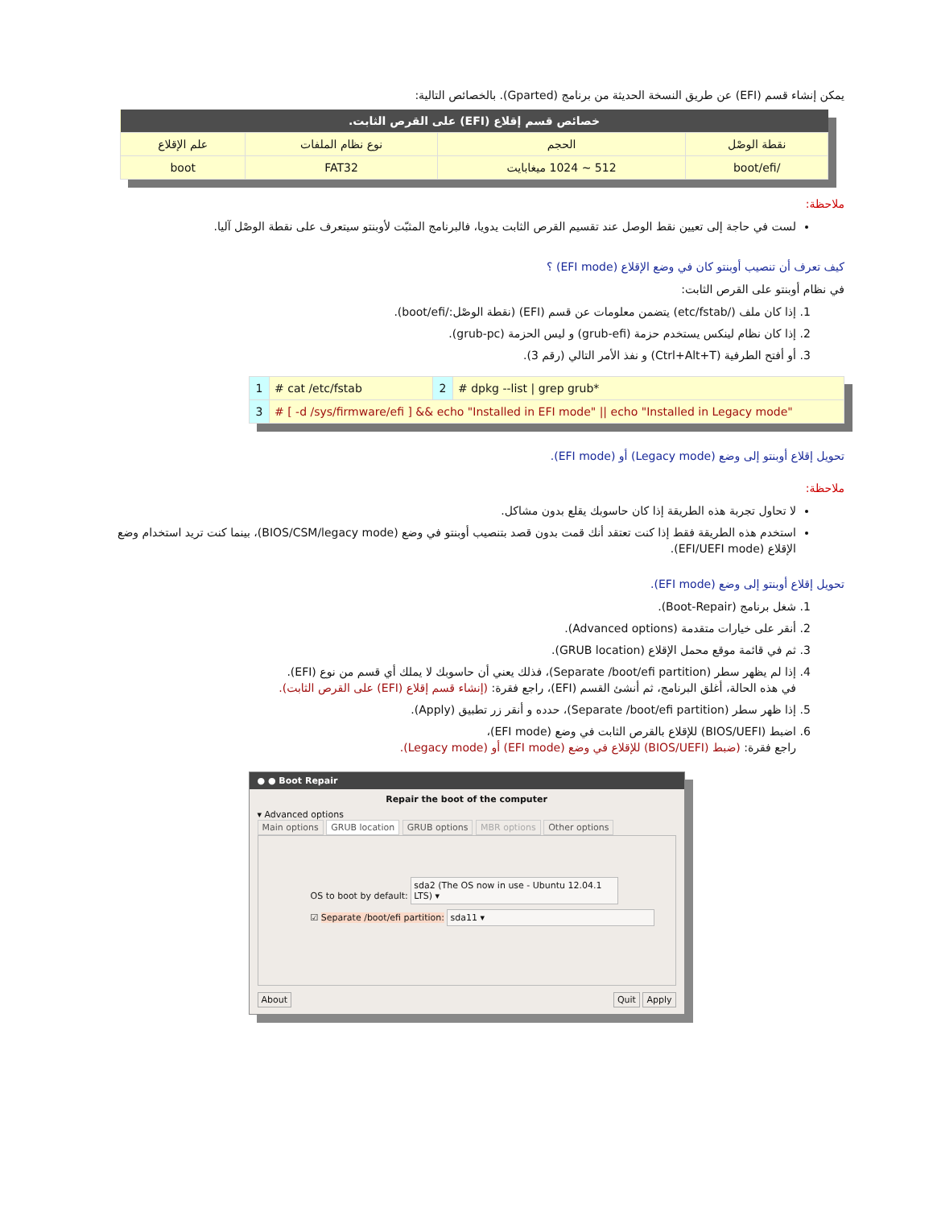يمكن إنشاء قسم (EFI) عن طريق النسخة الحديثة من برنامج (Gparted). بالخصائص التالية:
| خصائص قسم إقلاع (EFI) على القرص الثابت. | | | |
| --- | --- | --- | --- |
| نقطة الوصْل | الحجم | نوع نظام الملفات | علم الإقلاع |
| /boot/efi | 512 ~ 1024 ميغابايت | FAT32 | boot |
ملاحظة:
لست في حاجة إلى تعيين نقط الوصل عند تقسيم القرص الثابت يدويا، فالبرنامج المثبّت لأوبنتو سيتعرف على نقطة الوصْل آليا.
كيف تعرف أن تنصيب أوبنتو كان في وضع الإقلاع (EFI mode) ؟
في نظام أوبنتو على القرص الثابت:
1. إذا كان ملف (/etc/fstab) يتضمن معلومات عن قسم (EFI) (نقطة الوصْل:/boot/efi).
2. إذا كان نظام لينكس يستخدم حزمة (grub-efi) و ليس الحزمة (grub-pc).
3. أو أفتح الطرفية (Ctrl+Alt+T) و نفذ الأمر التالي (رقم 3).
| 1 | # cat /etc/fstab | 2 | # dpkg --list / grep grub* |
| 3 | # [ -d /sys/firmware/efi ] && echo "Installed in EFI mode" // echo "Installed in Legacy mode" | | |
تحويل إقلاع أوبنتو إلى وضع (Legacy mode) أو (EFI mode).
ملاحظة:
لا تحاول تجربة هذه الطريقة إذا كان حاسوبك يقلع بدون مشاكل.
استخدم هذه الطريقة فقط إذا كنت تعتقد أنك قمت بدون قصد بتنصيب أوبنتو في وضع (BIOS/CSM/legacy mode)، بينما كنت تريد استخدام وضع الإقلاع (EFI/UEFI mode).
تحويل إقلاع أوبنتو إلى وضع (EFI mode).
1. شغل برنامج (Boot-Repair).
2. أنقر على خيارات متقدمة (Advanced options).
3. ثم في قائمة موقع محمل الإقلاع (GRUB location).
4. إذا لم يظهر سطر (Separate /boot/efi partition)، فذلك يعني أن حاسوبك لا يملك أي قسم من نوع (EFI).
في هذه الحالة، أغلق البرنامج، ثم أنشئ القسم (EFI)، راجع فقرة: (إنشاء قسم إقلاع (EFI) على القرص الثابت).
5. إذا ظهر سطر (Separate /boot/efi partition)، حدده و أنقر زر تطبيق (Apply).
6. اضبط (BIOS/UEFI) للإقلاع بالقرص الثابت في وضع (EFI mode)،
راجع فقرة: (ضبط (BIOS/UEFI) للإقلاع في وضع (EFI mode) أو (Legacy mode).
● ● Boot Repair
Repair the boot of the computer
▾ Advanced options
Main options GRUB location GRUB options MBR options Other options
OS to boot by default: sda2 (The OS now in use - Ubuntu 12.04.1 LTS) ▾
☑ Separate /boot/efi partition: sda11 ▾
About Quit Apply